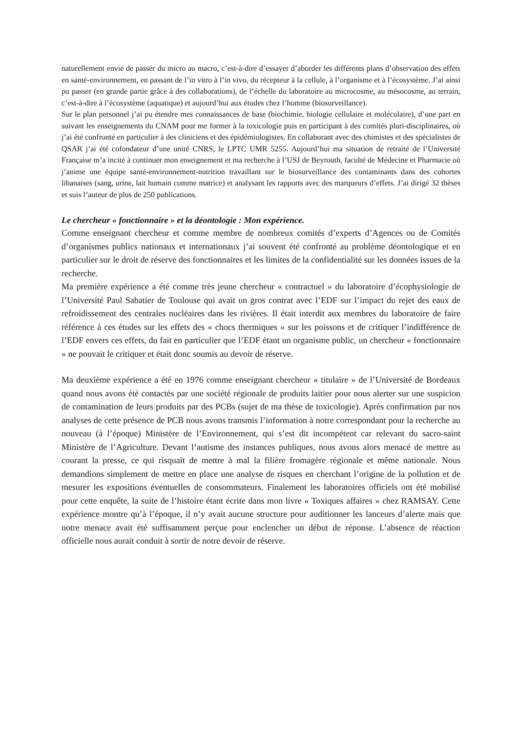naturellement envie de passer du micro au macro, c’est-à-dire d’essayer d’aborder les différents plans d’observation des effets en santé-environnement, en passant de l’in vitro à l’in vivo, du récepteur à la cellule, à l’organisme et à l’écosystème. J’ai ainsi pu passer (en grande partie grâce à des collaborations), de l’échelle du laboratoire au microcosme, au mésocosme, au terrain, c’est-à-dire à l’écosystème (aquatique) et aujourd’hui aux études chez l’homme (biosurveillance).
Sur le plan personnel j’ai pu étendre mes connaissances de base (biochimie, biologie cellulaire et moléculaire), d’une part en suivant les enseignements du CNAM pour me former à la toxicologie puis en participant à des comités pluri-disciplinaires, où j’ai été confronté en particulier à des cliniciens et des épidémiologistes. En collaborant avec des chimistes et des spécialistes de QSAR j’ai été cofondateur d’une unité CNRS, le LPTC UMR 5255. Aujourd’hui ma situation de retraité de l’Université Française m’a incité à continuer mon enseignement et ma recherche à l’USJ de Beyrouth, faculté de Médecine et Pharmacie où j’anime une équipe santé-environnement-nutrition travaillant sur le biosurveillance des contaminants dans des cohortes libanaises (sang, urine, lait humain comme matrice) et analysant les rapports avec des marqueurs d’effets. J’ai dirigé 32 thèses et suis l’auteur de plus de 250 publications.
Le chercheur « fonctionnaire » et la déontologie : Mon expérience.
Comme enseignant chercheur et comme membre de nombreux comités d’experts d’Agences ou de Comités d’organismes publics nationaux et internationaux j’ai souvent été confronté au problème déontologique et en particulier sur le droit de réserve des fonctionnaires et les limites de la confidentialité sur les données issues de la recherche.
Ma première expérience a été comme très jeune chercheur « contractuel » du laboratoire d’écophysiologie de l’Université Paul Sabatier de Toulouse qui avait un gros contrat avec l’EDF sur l’impact du rejet des eaux de refroidissement des centrales nucléaires dans les rivières. Il était interdit aux membres du laboratoire de faire référence à ces études sur les effets des « chocs thermiques » sur les poissons et de critiquer l’indifférence de l’EDF envers ces effets, du fait en particulier que l’EDF étant un organisme public, un chercheur « fonctionnaire » ne pouvait le critiquer et était donc soumis au devoir de réserve.
Ma deuxième expérience a été en 1976 comme enseignant chercheur « titulaire » de l’Université de Bordeaux quand nous avons été contactés par une société régionale de produits laitier pour nous alerter sur une suspicion de contamination de leurs produits par des PCBs (sujet de ma thèse de toxicologie). Après confirmation par nos analyses de cette présence de PCB nous avons transmis l’information à notre correspondant pour la recherche au nouveau (à l’époque) Ministère de l’Environnement, qui s’est dit incompétent car relevant du sacro-saint Ministère de l’Agriculture. Devant l’autisme des instances publiques, nous avons alors menacé de mettre au courant la presse, ce qui risquait de mettre à mal la filière fromagère régionale et même nationale. Nous demandions simplement de mettre en place une analyse de risques en cherchant l’origine de la pollution et de mesurer les expositions éventuelles de consommateurs. Finalement les laboratoires officiels ont été mobilisé pour cette enquête, la suite de l’histoire étant écrite dans mon livre « Toxiques affaires » chez RAMSAY. Cette expérience montre qu’à l’époque, il n’y avait aucune structure pour auditionner les lanceurs d’alerte mais que notre menace avait été suffisamment perçue pour enclencher un début de réponse. L’absence de réaction officielle nous aurait conduit à sortir de notre devoir de réserve.